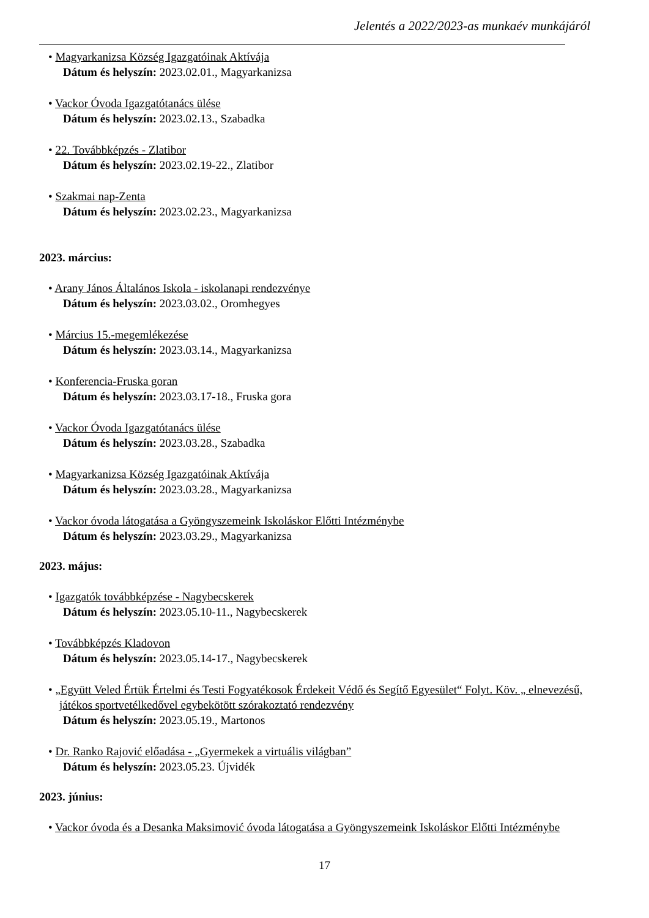Jelentés a 2022/2023-as munkaév munkájáról
• Magyarkanizsa Község Igazgatóinak Aktívája
Dátum és helyszín: 2023.02.01., Magyarkanizsa
• Vackor Óvoda Igazgatótanács ülése
Dátum és helyszín: 2023.02.13., Szabadka
• 22. Továbbképzés - Zlatibor
Dátum és helyszín: 2023.02.19-22., Zlatibor
• Szakmai nap-Zenta
Dátum és helyszín: 2023.02.23., Magyarkanizsa
2023. március:
• Arany János Általános Iskola - iskolanapi rendezvénye
Dátum és helyszín: 2023.03.02., Oromhegyes
• Március 15.-megemlékezése
Dátum és helyszín: 2023.03.14., Magyarkanizsa
• Konferencia-Fruska goran
Dátum és helyszín: 2023.03.17-18., Fruska gora
• Vackor Óvoda Igazgatótanács ülése
Dátum és helyszín: 2023.03.28., Szabadka
• Magyarkanizsa Község Igazgatóinak Aktívája
Dátum és helyszín: 2023.03.28., Magyarkanizsa
• Vackor óvoda látogatása a Gyöngyszemeink Iskoláskor Előtti Intézménybe
Dátum és helyszín: 2023.03.29., Magyarkanizsa
2023. május:
• Igazgatók továbbképzése - Nagybecskerek
Dátum és helyszín: 2023.05.10-11., Nagybecskerek
• Továbbképzés Kladovon
Dátum és helyszín: 2023.05.14-17., Nagybecskerek
• „Együtt Veled Értük Értelmi és Testi Fogyatékosok Érdekeit Védő és Segítő Egyesület“ Folyt. Köv. „ elnevezésű, játékos sportvetélkedővel egybekötött szórakoztató rendezvény
Dátum és helyszín: 2023.05.19., Martonos
• Dr. Ranko Rajović előadása - „Gyermekek a virtuális világban”
Dátum és helyszín: 2023.05.23. Újvidék
2023. június:
• Vackor óvoda és a Desanka Maksimović óvoda látogatása a Gyöngyszemeink Iskoláskor Előtti Intézménybe
17